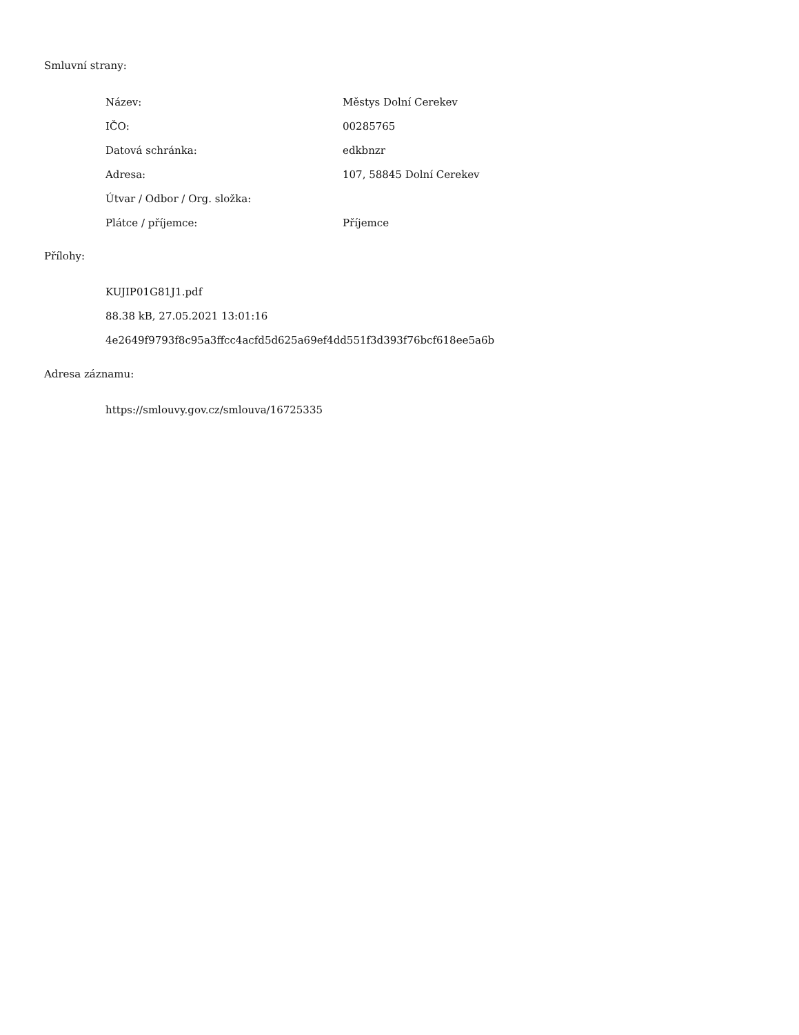Smluvní strany:
| Název: | Městys Dolní Cerekev |
| IČO: | 00285765 |
| Datová schránka: | edkbnzr |
| Adresa: | 107, 58845 Dolní Cerekev |
| Útvar / Odbor / Org. složka: | |
| Plátce / příjemce: | Příjemce |
Přílohy:
KUJIP01G81J1.pdf
88.38 kB, 27.05.2021 13:01:16
4e2649f9793f8c95a3ffcc4acfd5d625a69ef4dd551f3d393f76bcf618ee5a6b
Adresa záznamu:
https://smlouvy.gov.cz/smlouva/16725335